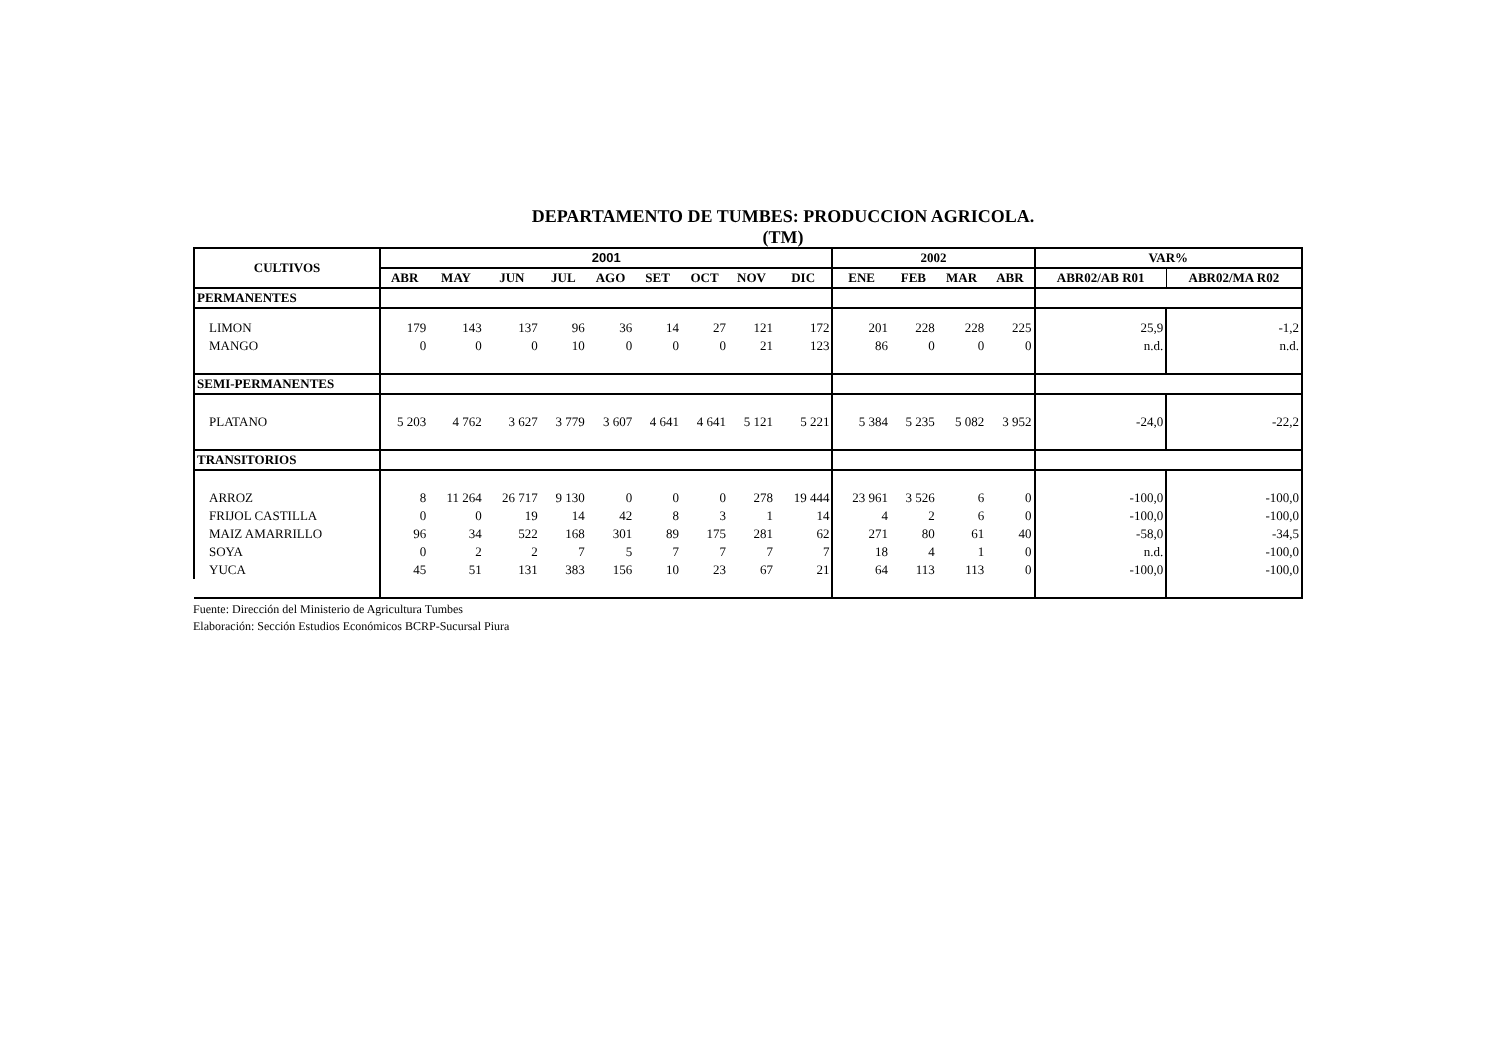DEPARTAMENTO DE TUMBES: PRODUCCION AGRICOLA.
(TM)
| CULTIVOS | 2001 | | | | | | | | | 2002 | | | | VAR% | |
| --- | --- | --- | --- | --- | --- | --- | --- | --- | --- | --- | --- | --- | --- | --- | --- |
| | ABR | MAY | JUN | JUL | AGO | SET | OCT | NOV | DIC | ENE | FEB | MAR | ABR | ABR02/AB R01 | ABR02/MA R02 |
| PERMANENTES | | | | | | | | | | | | | | | |
| LIMON | 179 | 143 | 137 | 96 | 36 | 14 | 27 | 121 | 172 | 201 | 228 | 228 | 225 | 25,9 | -1,2 |
| MANGO | 0 | 0 | 0 | 10 | 0 | 0 | 0 | 21 | 123 | 86 | 0 | 0 | 0 | n.d. | n.d. |
| SEMI-PERMANENTES | | | | | | | | | | | | | | | |
| PLATANO | 5 203 | 4 762 | 3 627 | 3 779 | 3 607 | 4 641 | 4 641 | 5 121 | 5 221 | 5 384 | 5 235 | 5 082 | 3 952 | -24,0 | -22,2 |
| TRANSITORIOS | | | | | | | | | | | | | | | |
| ARROZ | 8 | 11 264 | 26 717 | 9 130 | 0 | 0 | 0 | 278 | 19 444 | 23 961 | 3 526 | 6 | 0 | -100,0 | -100,0 |
| FRIJOL CASTILLA | 0 | 0 | 19 | 14 | 42 | 8 | 3 | 1 | 14 | 4 | 2 | 6 | 0 | -100,0 | -100,0 |
| MAIZ AMARRILLO | 96 | 34 | 522 | 168 | 301 | 89 | 175 | 281 | 62 | 271 | 80 | 61 | 40 | -58,0 | -34,5 |
| SOYA | 0 | 2 | 2 | 7 | 5 | 7 | 7 | 7 | 7 | 18 | 4 | 1 | 0 | n.d. | -100,0 |
| YUCA | 45 | 51 | 131 | 383 | 156 | 10 | 23 | 67 | 21 | 64 | 113 | 113 | 0 | -100,0 | -100,0 |
Fuente: Dirección del Ministerio de Agricultura Tumbes
Elaboración: Sección Estudios Económicos BCRP-Sucursal Piura